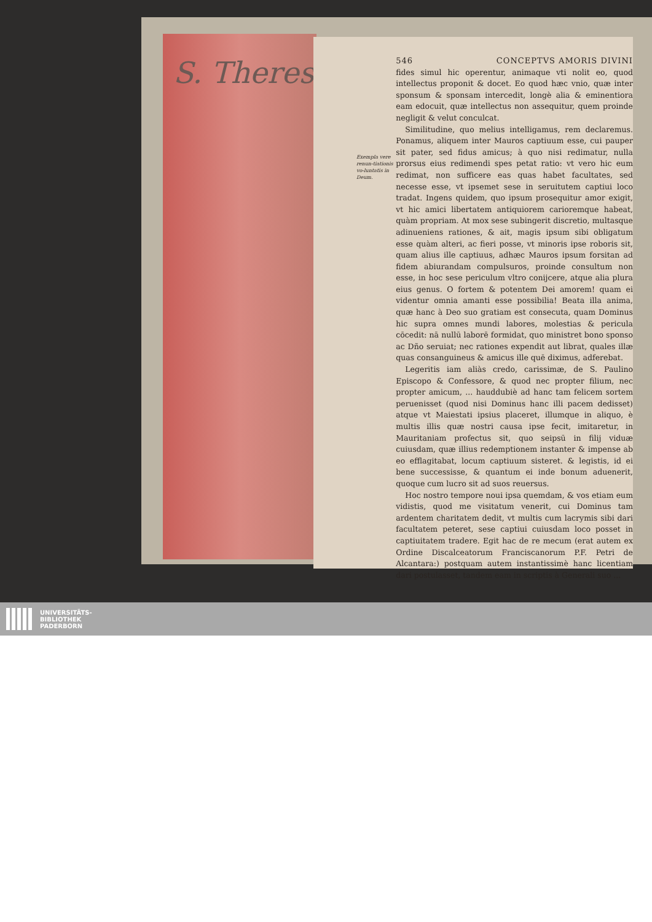S. Theres
Exempla vere renun-tiationis vo-luntatis in Deum.
546 CONCEPTVS AMORIS DIVINI
fides simul hic operentur, animaque vti nolit eo, quod intellectus proponit & docet. Eo quod hæc vnio, quæ inter sponsum & sponsam intercedit, longè alia & eminentiora eam edocuit, quæ intellectus non assequitur, quem proinde negligit & velut conculcat.
Similitudine, quo melius intelligamus, rem declaremus. Ponamus, aliquem inter Mauros captiuum esse, cui pauper sit pater, sed fidus amicus; à quo nisi redimatur, nulla prorsus eius redimendi spes petat ratio: vt vero hic eum redimat, non sufficere eas quas habet facultates, sed necesse esse, vt ipsemet sese in seruitutem captiui loco tradat. Ingens quidem, quo ipsum prosequitur amor exigit, vt hic amici libertatem antiquiorem carioremque habeat, quàm propriam. At mox sese subingerit discretio, multasque adinueniens rationes, & ait, magis ipsum sibi obligatum esse quàm alteri, ac fieri posse, vt minoris ipse roboris sit, quam alius ille captiuus, adhæc Mauros ipsum forsitan ad fidem abiurandam compulsuros, proinde consultum non esse, in hoc sese periculum vltro conijcere, atque alia plura eius genus. O fortem & potentem Dei amorem! quam ei videntur omnia amanti esse possibilia! Beata illa anima, quæ hanc à Deo suo gratiam est consecuta, quam Dominus hic supra omnes mundi labores, molestias & pericula cōcedit: nā nullū laborē formidat, quo ministret bono sponso ac Dño seruiat; nec rationes expendit aut librat, quales illæ quas consanguineus & amicus ille quē diximus, adferebat.
Legeritis iam aliàs credo, carissimæ, de S. Paulino Episcopo & Confessore, & quod nec propter filium, nec propter amicum, ... hauddubiè ad hanc tam felicem sortem peruenisset (quod nisi Dominus hanc illi pacem dedisset) atque vt Maiestati ipsius placeret, illumque in aliquo, è multis illis quæ nostri causa ipse fecit, imitaretur, in Mauritaniam profectus sit, quo seipsū in filij viduæ cuiusdam, quæ illius redemptionem instanter & impense ab eo efflagitabat, locum captiuum sisteret. & legistis, id ei bene successisse, & quantum ei inde bonum aduenerit, quoque cum lucro sit ad suos reuersus.
Hoc nostro tempore noui ipsa quemdam, & vos etiam eum vidistis, quod me visitatum venerit, cui Dominus tam ardentem charitatem dedit, vt multis cum lacrymis sibi dari facultatem peteret, sese captiui cuiusdam loco posset in captiuitatem tradere. Egit hac de re mecum (erat autem ex Ordine Discalceatorum Franciscanorum P.F. Petri de Alcantara:) postquam autem instantissimè hanc licentiam dari postulasset, tandem eam in scriptis à Generali suo ...
UNIVERSITÄTS-
BIBLIOTHEK
PADERBORN